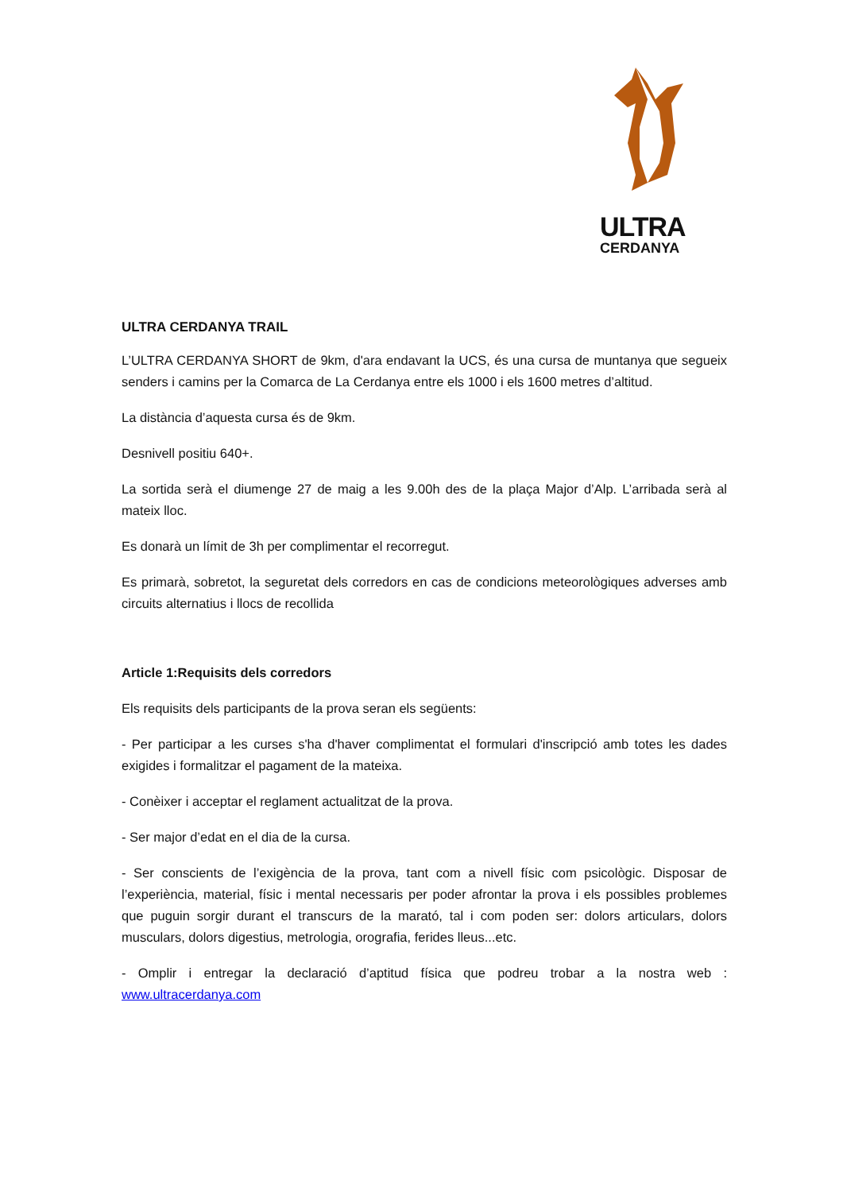ULTRA
CERDANYA
ULTRA CERDANYA TRAIL
L’ULTRA CERDANYA SHORT de 9km, d'ara endavant la UCS, és una cursa de muntanya que segueix senders i camins per la Comarca de La Cerdanya entre els 1000 i els 1600 metres d’altitud.
La distància d’aquesta cursa és de 9km.
Desnivell positiu 640+.
La sortida serà el diumenge 27 de maig a les 9.00h des de la plaça Major d’Alp. L’arribada serà al mateix lloc.
Es donarà un límit de 3h per complimentar el recorregut.
Es primarà, sobretot, la seguretat dels corredors en cas de condicions meteorològiques adverses amb circuits alternatius i llocs de recollida
Article 1:Requisits dels corredors
Els requisits dels participants de la prova seran els següents:
- Per participar a les curses s'ha d'haver complimentat el formulari d'inscripció amb totes les dades exigides i formalitzar el pagament de la mateixa.
- Conèixer i acceptar el reglament actualitzat de la prova.
- Ser major d’edat en el dia de la cursa.
- Ser conscients de l’exigència de la prova, tant com a nivell físic com psicològic. Disposar de l’experiència, material, físic i mental necessaris per poder afrontar la prova i els possibles problemes que puguin sorgir durant el transcurs de la marató, tal i com poden ser: dolors articulars, dolors musculars, dolors digestius, metrologia, orografia, ferides lleus...etc.
- Omplir i entregar la declaració d’aptitud física que podreu trobar a la nostra web : www.ultracerdanya.com